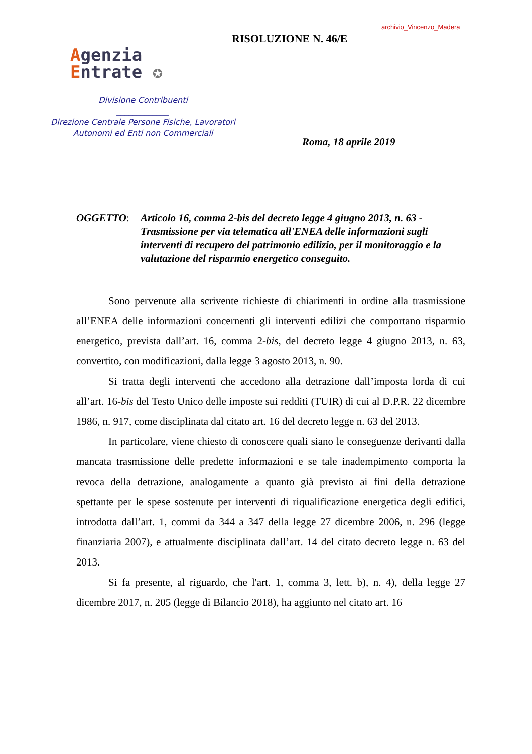archivio_Vincenzo_Madera
RISOLUZIONE N. 46/E
Agenzia
Entrate ✪
Divisione Contribuenti
_____________
Direzione Centrale Persone Fisiche, Lavoratori
Autonomi ed Enti non Commerciali
Roma, 18 aprile 2019
OGGETTO: Articolo 16, comma 2-bis del decreto legge 4 giugno 2013, n. 63 - Trasmissione per via telematica all'ENEA delle informazioni sugli interventi di recupero del patrimonio edilizio, per il monitoraggio e la valutazione del risparmio energetico conseguito.
Sono pervenute alla scrivente richieste di chiarimenti in ordine alla trasmissione all’ENEA delle informazioni concernenti gli interventi edilizi che comportano risparmio energetico, prevista dall’art. 16, comma 2-bis, del decreto legge 4 giugno 2013, n. 63, convertito, con modificazioni, dalla legge 3 agosto 2013, n. 90.
Si tratta degli interventi che accedono alla detrazione dall’imposta lorda di cui all’art. 16-bis del Testo Unico delle imposte sui redditi (TUIR) di cui al D.P.R. 22 dicembre 1986, n. 917, come disciplinata dal citato art. 16 del decreto legge n. 63 del 2013.
In particolare, viene chiesto di conoscere quali siano le conseguenze derivanti dalla mancata trasmissione delle predette informazioni e se tale inadempimento comporta la revoca della detrazione, analogamente a quanto già previsto ai fini della detrazione spettante per le spese sostenute per interventi di riqualificazione energetica degli edifici, introdotta dall’art. 1, commi da 344 a 347 della legge 27 dicembre 2006, n. 296 (legge finanziaria 2007), e attualmente disciplinata dall’art. 14 del citato decreto legge n. 63 del 2013.
Si fa presente, al riguardo, che l'art. 1, comma 3, lett. b), n. 4), della legge 27 dicembre 2017, n. 205 (legge di Bilancio 2018), ha aggiunto nel citato art. 16